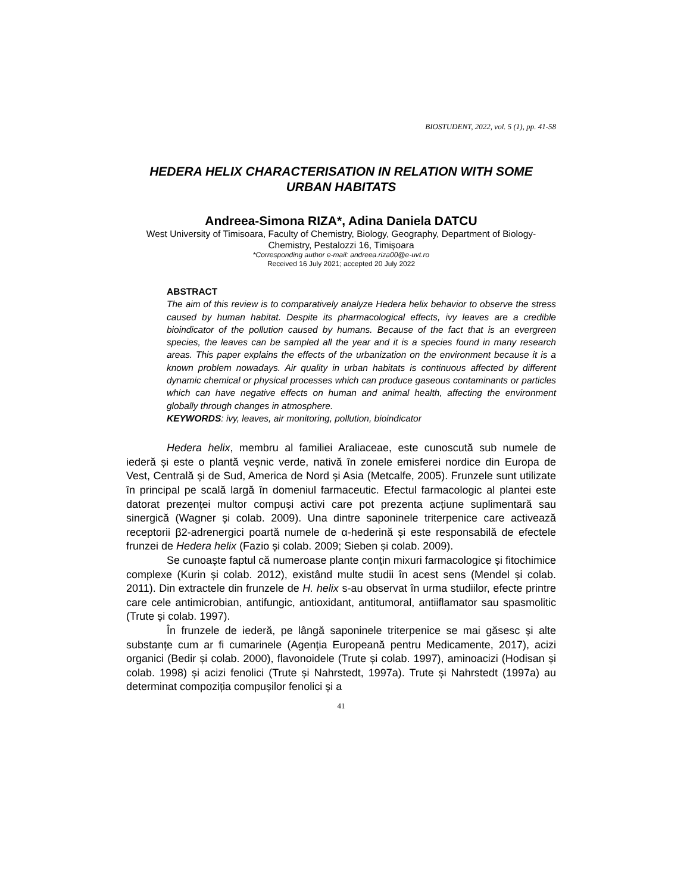BIOSTUDENT, 2022, vol. 5 (1), pp. 41-58
HEDERA HELIX CHARACTERISATION IN RELATION WITH SOME URBAN HABITATS
Andreea-Simona RIZA*, Adina Daniela DATCU
West University of Timisoara, Faculty of Chemistry, Biology, Geography, Department of Biology-Chemistry, Pestalozzi 16, Timișoara
*Corresponding author e-mail: andreea.riza00@e-uvt.ro
Received 16 July 2021; accepted 20 July 2022
ABSTRACT
The aim of this review is to comparatively analyze Hedera helix behavior to observe the stress caused by human habitat. Despite its pharmacological effects, ivy leaves are a credible bioindicator of the pollution caused by humans. Because of the fact that is an evergreen species, the leaves can be sampled all the year and it is a species found in many research areas. This paper explains the effects of the urbanization on the environment because it is a known problem nowadays. Air quality in urban habitats is continuous affected by different dynamic chemical or physical processes which can produce gaseous contaminants or particles which can have negative effects on human and animal health, affecting the environment globally through changes in atmosphere.
KEYWORDS: ivy, leaves, air monitoring, pollution, bioindicator
Hedera helix, membru al familiei Araliaceae, este cunoscută sub numele de iederă și este o plantă veșnic verde, nativă în zonele emisferei nordice din Europa de Vest, Centrală și de Sud, America de Nord și Asia (Metcalfe, 2005). Frunzele sunt utilizate în principal pe scală largă în domeniul farmaceutic. Efectul farmacologic al plantei este datorat prezenței multor compuși activi care pot prezenta acțiune suplimentară sau sinergică (Wagner și colab. 2009). Una dintre saponinele triterpenice care activează receptorii β2-adrenergici poartă numele de α-hederină și este responsabilă de efectele frunzei de Hedera helix (Fazio și colab. 2009; Sieben și colab. 2009).
Se cunoaște faptul că numeroase plante conțin mixuri farmacologice și fitochimice complexe (Kurin și colab. 2012), existând multe studii în acest sens (Mendel și colab. 2011). Din extractele din frunzele de H. helix s-au observat în urma studiilor, efecte printre care cele antimicrobian, antifungic, antioxidant, antitumoral, antiiflamator sau spasmolitic (Trute și colab. 1997).
În frunzele de iederă, pe lângă saponinele triterpenice se mai găsesc și alte substanțe cum ar fi cumarinele (Agenția Europeană pentru Medicamente, 2017), acizi organici (Bedir și colab. 2000), flavonoidele (Trute și colab. 1997), aminoacizi (Hodisan și colab. 1998) și acizi fenolici (Trute și Nahrstedt, 1997a). Trute și Nahrstedt (1997a) au determinat compoziția compușilor fenolici și a
41